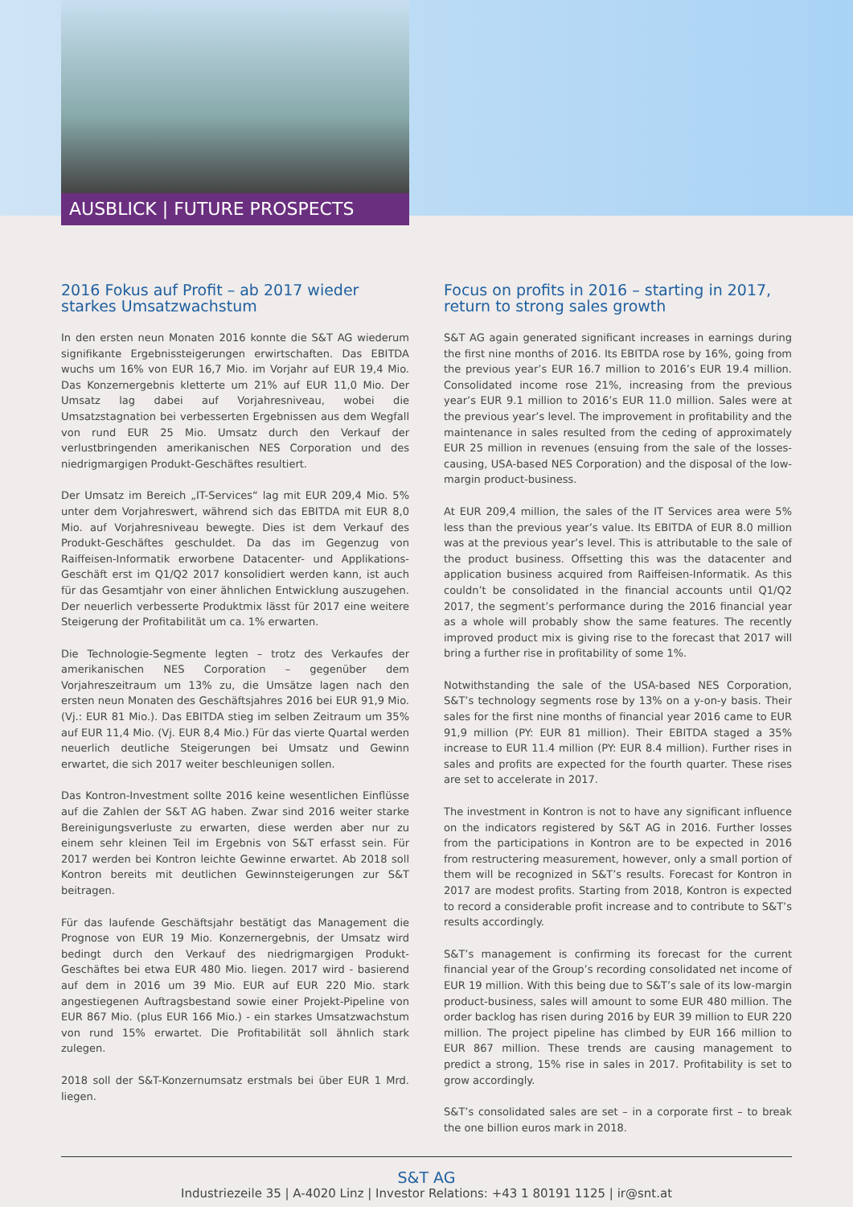AUSBLICK | FUTURE PROSPECTS
2016 Fokus auf Profit – ab 2017 wieder starkes Umsatzwachstum
In den ersten neun Monaten 2016 konnte die S&T AG wiederum signifikante Ergebnissteigerungen erwirtschaften. Das EBITDA wuchs um 16% von EUR 16,7 Mio. im Vorjahr auf EUR 19,4 Mio. Das Konzernergebnis kletterte um 21% auf EUR 11,0 Mio. Der Umsatz lag dabei auf Vorjahresniveau, wobei die Umsatzstagnation bei verbesserten Ergebnissen aus dem Wegfall von rund EUR 25 Mio. Umsatz durch den Verkauf der verlustbringenden amerikanischen NES Corporation und des niedrigmargigen Produkt-Geschäftes resultiert.
Der Umsatz im Bereich „IT-Services“ lag mit EUR 209,4 Mio. 5% unter dem Vorjahreswert, während sich das EBITDA mit EUR 8,0 Mio. auf Vorjahresniveau bewegte. Dies ist dem Verkauf des Produkt-Geschäftes geschuldet. Da das im Gegenzug von Raiffeisen-Informatik erworbene Datacenter- und Applikations-Geschäft erst im Q1/Q2 2017 konsolidiert werden kann, ist auch für das Gesamtjahr von einer ähnlichen Entwicklung auszugehen. Der neuerlich verbesserte Produktmix lässt für 2017 eine weitere Steigerung der Profitabilität um ca. 1% erwarten.
Die Technologie-Segmente legten – trotz des Verkaufes der amerikanischen NES Corporation – gegenüber dem Vorjahreszeitraum um 13% zu, die Umsätze lagen nach den ersten neun Monaten des Geschäftsjahres 2016 bei EUR 91,9 Mio. (Vj.: EUR 81 Mio.). Das EBITDA stieg im selben Zeitraum um 35% auf EUR 11,4 Mio. (Vj. EUR 8,4 Mio.) Für das vierte Quartal werden neuerlich deutliche Steigerungen bei Umsatz und Gewinn erwartet, die sich 2017 weiter beschleunigen sollen.
Das Kontron-Investment sollte 2016 keine wesentlichen Einflüsse auf die Zahlen der S&T AG haben. Zwar sind 2016 weiter starke Bereinigungsverluste zu erwarten, diese werden aber nur zu einem sehr kleinen Teil im Ergebnis von S&T erfasst sein. Für 2017 werden bei Kontron leichte Gewinne erwartet. Ab 2018 soll Kontron bereits mit deutlichen Gewinnsteigerungen zur S&T beitragen.
Für das laufende Geschäftsjahr bestätigt das Management die Prognose von EUR 19 Mio. Konzernergebnis, der Umsatz wird bedingt durch den Verkauf des niedrigmargigen Produkt-Geschäftes bei etwa EUR 480 Mio. liegen. 2017 wird - basierend auf dem in 2016 um 39 Mio. EUR auf EUR 220 Mio. stark angestiegenen Auftragsbestand sowie einer Projekt-Pipeline von EUR 867 Mio. (plus EUR 166 Mio.) - ein starkes Umsatzwachstum von rund 15% erwartet. Die Profitabilität soll ähnlich stark zulegen.
2018 soll der S&T-Konzernumsatz erstmals bei über EUR 1 Mrd. liegen.
Focus on profits in 2016 – starting in 2017, return to strong sales growth
S&T AG again generated significant increases in earnings during the first nine months of 2016. Its EBITDA rose by 16%, going from the previous year’s EUR 16.7 million to 2016’s EUR 19.4 million. Consolidated income rose 21%, increasing from the previous year’s EUR 9.1 million to 2016’s EUR 11.0 million. Sales were at the previous year’s level. The improvement in profitability and the maintenance in sales resulted from the ceding of approximately EUR 25 million in revenues (ensuing from the sale of the losses-causing, USA-based NES Corporation) and the disposal of the low-margin product-business.
At EUR 209,4 million, the sales of the IT Services area were 5% less than the previous year’s value. Its EBITDA of EUR 8.0 million was at the previous year’s level. This is attributable to the sale of the product business. Offsetting this was the datacenter and application business acquired from Raiffeisen-Informatik. As this couldn’t be consolidated in the financial accounts until Q1/Q2 2017, the segment’s performance during the 2016 financial year as a whole will probably show the same features. The recently improved product mix is giving rise to the forecast that 2017 will bring a further rise in profitability of some 1%.
Notwithstanding the sale of the USA-based NES Corporation, S&T’s technology segments rose by 13% on a y-on-y basis. Their sales for the first nine months of financial year 2016 came to EUR 91,9 million (PY: EUR 81 million). Their EBITDA staged a 35% increase to EUR 11.4 million (PY: EUR 8.4 million). Further rises in sales and profits are expected for the fourth quarter. These rises are set to accelerate in 2017.
The investment in Kontron is not to have any significant influence on the indicators registered by S&T AG in 2016. Further losses from the participations in Kontron are to be expected in 2016 from restructering measurement, however, only a small portion of them will be recognized in S&T’s results. Forecast for Kontron in 2017 are modest profits. Starting from 2018, Kontron is expected to record a considerable profit increase and to contribute to S&T’s results accordingly.
S&T’s management is confirming its forecast for the current financial year of the Group’s recording consolidated net income of EUR 19 million. With this being due to S&T’s sale of its low-margin product-business, sales will amount to some EUR 480 million. The order backlog has risen during 2016 by EUR 39 million to EUR 220 million. The project pipeline has climbed by EUR 166 million to EUR 867 million. These trends are causing management to predict a strong, 15% rise in sales in 2017. Profitability is set to grow accordingly.
S&T’s consolidated sales are set – in a corporate first – to break the one billion euros mark in 2018.
S&T AG
Industriezeile 35 | A-4020 Linz | Investor Relations: +43 1 80191 1125 | ir@snt.at